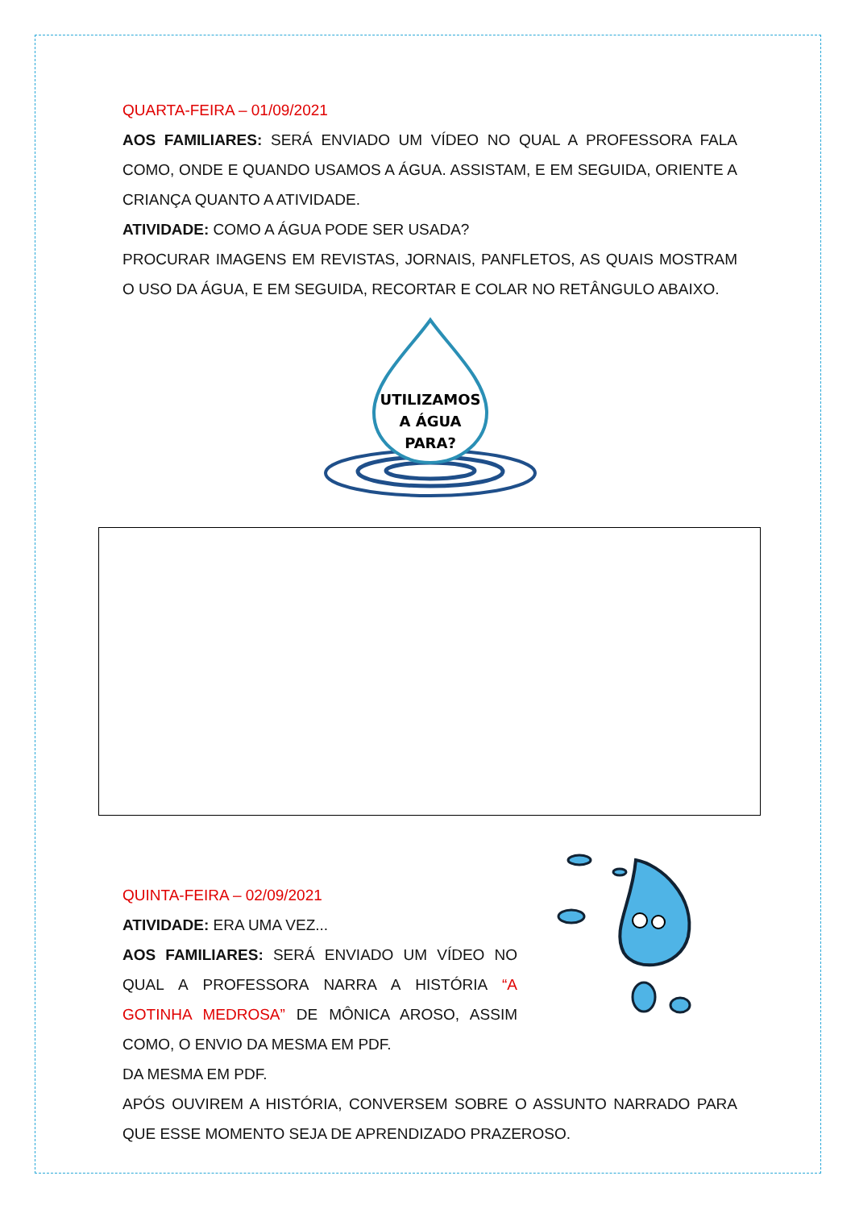QUARTA-FEIRA – 01/09/2021
AOS FAMILIARES: SERÁ ENVIADO UM VÍDEO NO QUAL A PROFESSORA FALA COMO, ONDE E QUANDO USAMOS A ÁGUA. ASSISTAM, E EM SEGUIDA, ORIENTE A CRIANÇA QUANTO A ATIVIDADE.
ATIVIDADE: COMO A ÁGUA PODE SER USADA?
PROCURAR IMAGENS EM REVISTAS, JORNAIS, PANFLETOS, AS QUAIS MOSTRAM O USO DA ÁGUA, E EM SEGUIDA, RECORTAR E COLAR NO RETÂNGULO ABAIXO.
UTILIZAMOS
A ÁGUA
PARA?
QUINTA-FEIRA – 02/09/2021
ATIVIDADE: ERA UMA VEZ...
AOS FAMILIARES: SERÁ ENVIADO UM VÍDEO NO QUAL A PROFESSORA NARRA A HISTÓRIA “A GOTINHA MEDROSA” DE MÔNICA AROSO, ASSIM COMO, O ENVIO DA MESMA EM PDF.
DA MESMA EM PDF.
APÓS OUVIREM A HISTÓRIA, CONVERSEM SOBRE O ASSUNTO NARRADO PARA QUE ESSE MOMENTO SEJA DE APRENDIZADO PRAZEROSO.